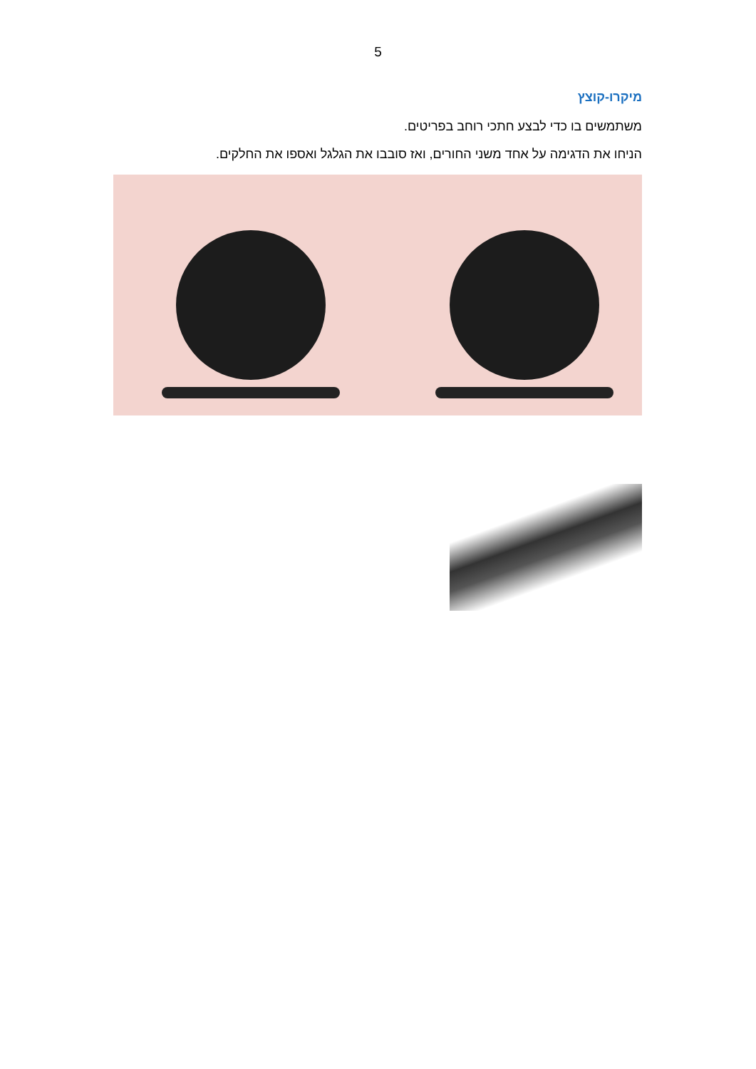5
מיקרו-קוצץ
משתמשים בו כדי לבצע חתכי רוחב בפריטים.
הניחו את הדגימה על אחד משני החורים, ואז סובבו את הגלגל ואספו את החלקים.